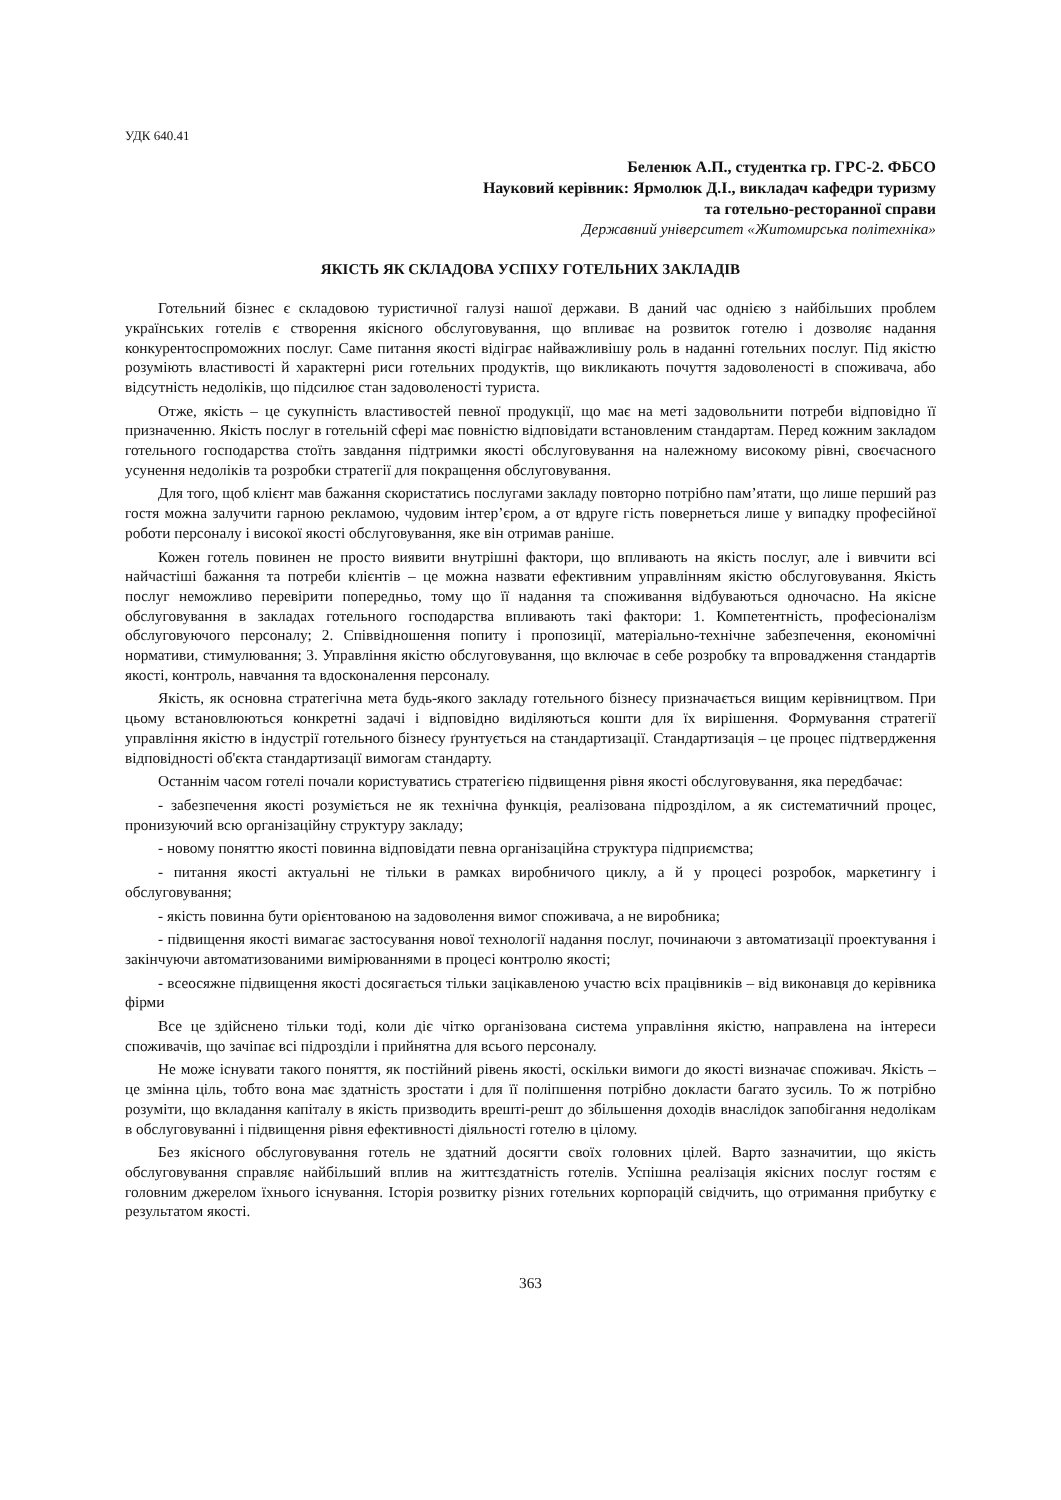УДК 640.41
Беленюк А.П., студентка гр. ГРС-2. ФБСО
Науковий керівник: Ярмолюк Д.І., викладач кафедри туризму
та готельно-ресторанної справи
Державний університет «Житомирська політехніка»
ЯКІСТЬ ЯК СКЛАДОВА УСПІХУ ГОТЕЛЬНИХ ЗАКЛАДІВ
Готельний бізнес є складовою туристичної галузі нашої держави. В даний час однією з найбільших проблем українських готелів є створення якісного обслуговування, що впливає на розвиток готелю і дозволяє надання конкурентоспроможних послуг. Саме питання якості відіграє найважливішу роль в наданні готельних послуг. Під якістю розуміють властивості й характерні риси готельних продуктів, що викликають почуття задоволеності в споживача, або відсутність недоліків, що підсилює стан задоволеності туриста.
Отже, якість – це сукупність властивостей певної продукції, що має на меті задовольнити потреби відповідно її призначенню. Якість послуг в готельній сфері має повністю відповідати встановленим стандартам. Перед кожним закладом готельного господарства стоїть завдання підтримки якості обслуговування на належному високому рівні, своєчасного усунення недоліків та розробки стратегії для покращення обслуговування.
Для того, щоб клієнт мав бажання скористатись послугами закладу повторно потрібно пам’ятати, що лише перший раз гостя можна залучити гарною рекламою, чудовим інтер’єром, а от вдруге гість повернеться лише у випадку професійної роботи персоналу і високої якості обслуговування, яке він отримав раніше.
Кожен готель повинен не просто виявити внутрішні фактори, що впливають на якість послуг, але і вивчити всі найчастіші бажання та потреби клієнтів – це можна назвати ефективним управлінням якістю обслуговування. Якість послуг неможливо перевірити попередньо, тому що її надання та споживання відбуваються одночасно. На якісне обслуговування в закладах готельного господарства впливають такі фактори: 1. Компетентність, професіоналізм обслуговуючого персоналу; 2. Співвідношення попиту і пропозиції, матеріально-технічне забезпечення, економічні нормативи, стимулювання; 3. Управління якістю обслуговування, що включає в себе розробку та впровадження стандартів якості, контроль, навчання та вдосконалення персоналу.
Якість, як основна стратегічна мета будь-якого закладу готельного бізнесу призначається вищим керівництвом. При цьому встановлюються конкретні задачі і відповідно виділяються кошти для їх вирішення. Формування стратегії управління якістю в індустрії готельного бізнесу ґрунтується на стандартизації. Стандартизація – це процес підтвердження відповідності об'єкта стандартизації вимогам стандарту.
Останнім часом готелі почали користуватись стратегією підвищення рівня якості обслуговування, яка передбачає:
- забезпечення якості розуміється не як технічна функція, реалізована підрозділом, а як систематичний процес, пронизуючий всю організаційну структуру закладу;
- новому поняттю якості повинна відповідати певна організаційна структура підприємства;
- питання якості актуальні не тільки в рамках виробничого циклу, а й у процесі розробок, маркетингу і обслуговування;
- якість повинна бути орієнтованою на задоволення вимог споживача, а не виробника;
- підвищення якості вимагає застосування нової технології надання послуг, починаючи з автоматизації проектування і закінчуючи автоматизованими вимірюваннями в процесі контролю якості;
- всеосяжне підвищення якості досягається тільки зацікавленою участю всіх працівників – від виконавця до керівника фірми
Все це здійснено тільки тоді, коли діє чітко організована система управління якістю, направлена на інтереси споживачів, що зачіпає всі підрозділи і прийнятна для всього персоналу.
Не може існувати такого поняття, як постійний рівень якості, оскільки вимоги до якості визначає споживач. Якість – це змінна ціль, тобто вона має здатність зростати і для її поліпшення потрібно докласти багато зусиль. То ж потрібно розуміти, що вкладання капіталу в якість призводить врешті-решт до збільшення доходів внаслідок запобігання недолікам в обслуговуванні і підвищення рівня ефективності діяльності готелю в цілому.
Без якісного обслуговування готель не здатний досягти своїх головних цілей. Варто зазначитии, що якість обслуговування справляє найбільший вплив на життєздатність готелів. Успішна реалізація якісних послуг гостям є головним джерелом їхнього існування. Історія розвитку різних готельних корпорацій свідчить, що отримання прибутку є результатом якості.
363